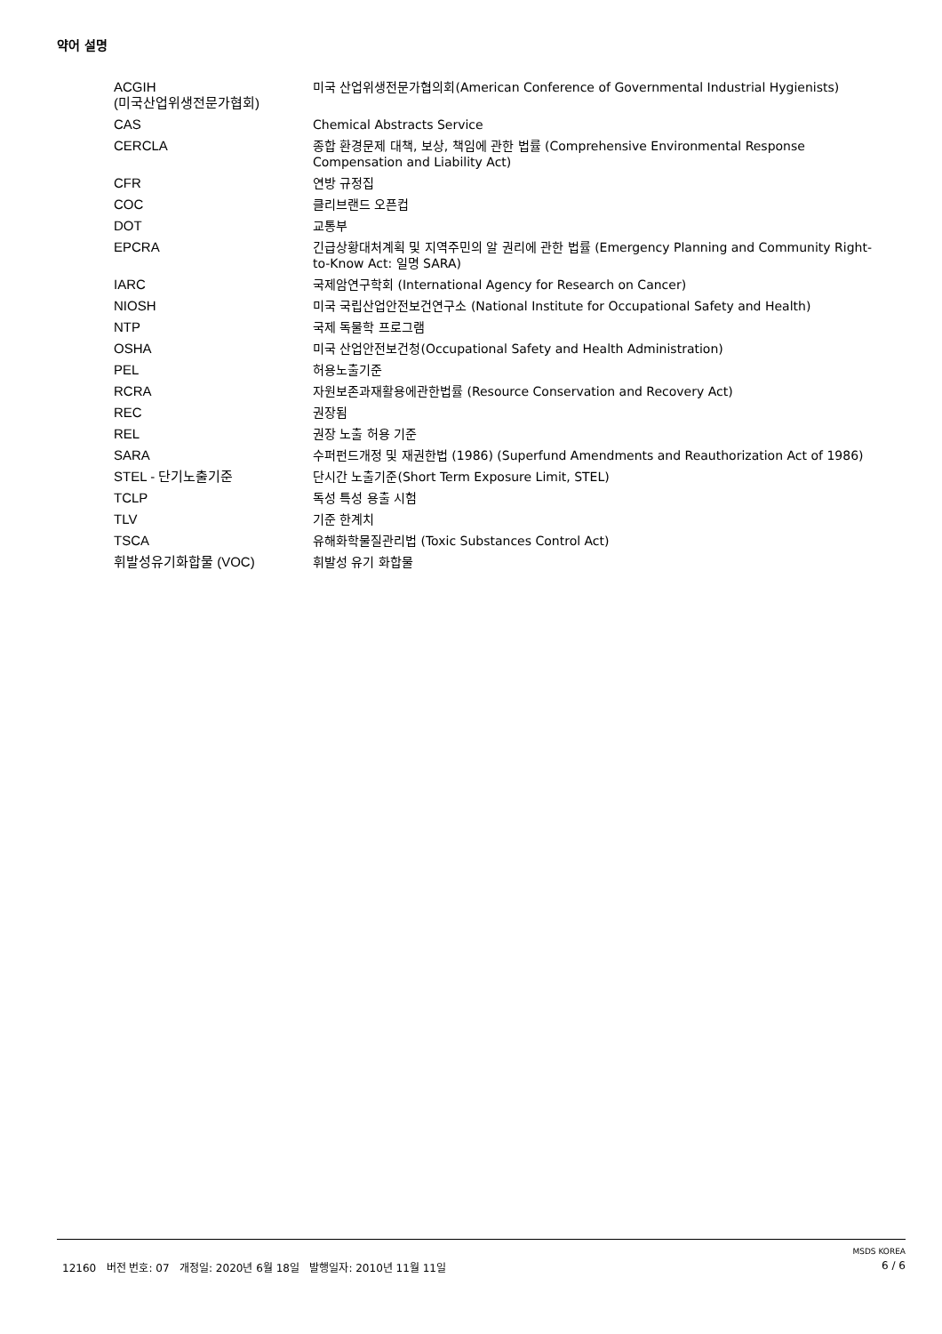약어 설명
| ACGIH (미국산업위생전문가협회) | 미국 산업위생전문가협의회(American Conference of Governmental Industrial Hygienists) |
| CAS | Chemical Abstracts Service |
| CERCLA | 종합 환경문제 대책, 보상, 책임에 관한 법률 (Comprehensive Environmental Response Compensation and Liability Act) |
| CFR | 연방 규정집 |
| COC | 클리브랜드 오픈컵 |
| DOT | 교통부 |
| EPCRA | 긴급상황대처계획 및 지역주민의 알 권리에 관한 법률 (Emergency Planning and Community Right-to-Know Act: 일명 SARA) |
| IARC | 국제암연구학회 (International Agency for Research on Cancer) |
| NIOSH | 미국 국립산업안전보건연구소 (National Institute for Occupational Safety and Health) |
| NTP | 국제 독물학 프로그램 |
| OSHA | 미국 산업안전보건청(Occupational Safety and Health Administration) |
| PEL | 허용노출기준 |
| RCRA | 자원보존과재활용에관한법률 (Resource Conservation and Recovery Act) |
| REC | 권장됨 |
| REL | 권장 노출 허용 기준 |
| SARA | 수퍼펀드개정 및 재권한법 (1986) (Superfund Amendments and Reauthorization Act of 1986) |
| STEL - 단기노출기준 | 단시간 노출기준(Short Term Exposure Limit, STEL) |
| TCLP | 독성 특성 용출 시험 |
| TLV | 기준 한계치 |
| TSCA | 유해화학물질관리법 (Toxic Substances Control Act) |
| 휘발성유기화합물 (VOC) | 휘발성 유기 화합물 |
MSDS KOREA
12160 버전 번호: 07 개정일: 2020년 6월 18일 발행일자: 2010년 11월 11일 6 / 6